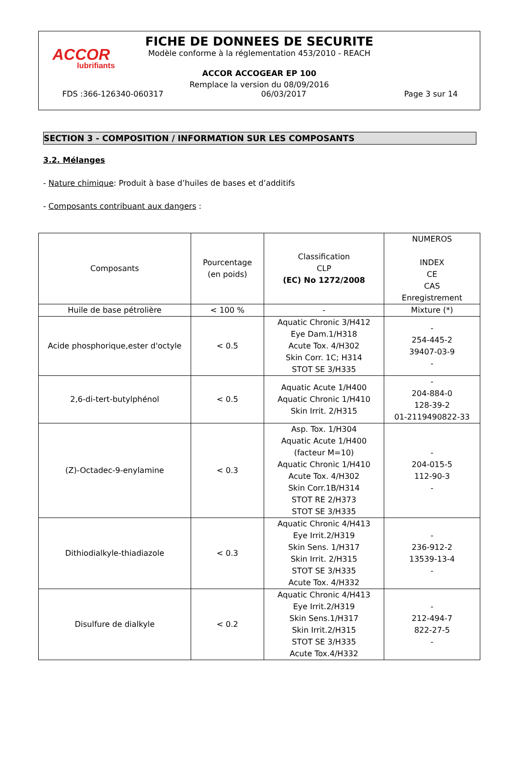ACCOR
lubrifiants
FICHE DE DONNEES DE SECURITE
Modèle conforme à la réglementation 453/2010 - REACH
ACCOR ACCOGEAR EP 100
Remplace la version du 08/09/2016
FDS :366-126340-060317 06/03/2017 Page 3 sur 14
SECTION 3 - COMPOSITION / INFORMATION SUR LES COMPOSANTS
3.2. Mélanges
- Nature chimique: Produit à base d’huiles de bases et d’additifs
- Composants contribuant aux dangers :
| Composants | Pourcentage (en poids) | Classification CLP (EC) No 1272/2008 | NUMEROS INDEX CE CAS Enregistrement |
| --- | --- | --- | --- |
| Huile de base pétrolière | < 100 % | - | Mixture (*) |
| Acide phosphorique,ester d'octyle | < 0.5 | Aquatic Chronic 3/H412 Eye Dam.1/H318 Acute Tox. 4/H302 Skin Corr. 1C; H314 STOT SE 3/H335 | - 254-445-2 39407-03-9 - |
| 2,6-di-tert-butylphénol | < 0.5 | Aquatic Acute 1/H400 Aquatic Chronic 1/H410 Skin Irrit. 2/H315 | - 204-884-0 128-39-2 01-2119490822-33 |
| (Z)-Octadec-9-enylamine | < 0.3 | Asp. Tox. 1/H304 Aquatic Acute 1/H400 (facteur M=10) Aquatic Chronic 1/H410 Acute Tox. 4/H302 Skin Corr.1B/H314 STOT RE 2/H373 STOT SE 3/H335 | - 204-015-5 112-90-3 - |
| Dithiodialkyle-thiadiazole | < 0.3 | Aquatic Chronic 4/H413 Eye Irrit.2/H319 Skin Sens. 1/H317 Skin Irrit. 2/H315 STOT SE 3/H335 Acute Tox. 4/H332 | - 236-912-2 13539-13-4 - |
| Disulfure de dialkyle | < 0.2 | Aquatic Chronic 4/H413 Eye Irrit.2/H319 Skin Sens.1/H317 Skin Irrit.2/H315 STOT SE 3/H335 Acute Tox.4/H332 | - 212-494-7 822-27-5 - |